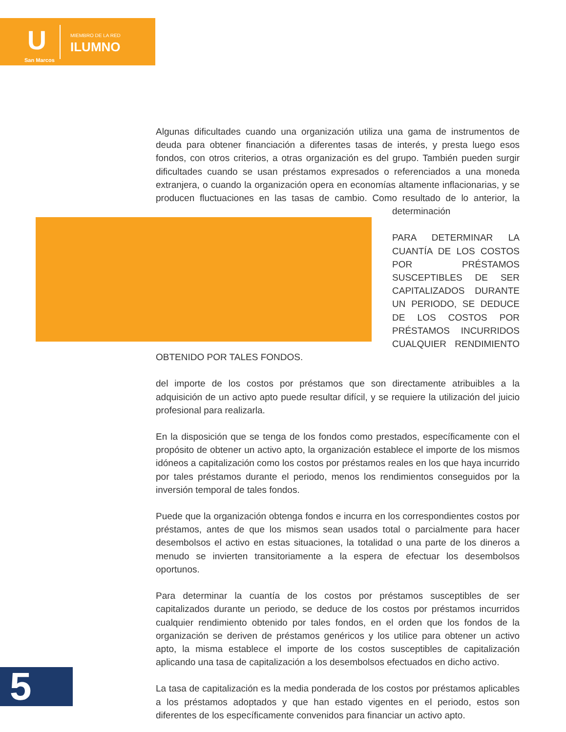U
San Marcos
MIEMBRO DE LA RED
ILUMNO
Algunas dificultades cuando una organización utiliza una gama de instrumentos de deuda para obtener financiación a diferentes tasas de interés, y presta luego esos fondos, con otros criterios, a otras organización es del grupo. También pueden surgir dificultades cuando se usan préstamos expresados o referenciados a una moneda extranjera, o cuando la organización opera en economías altamente inflacionarias, y se producen fluctuaciones en las tasas de cambio. Como resultado de lo anterior, la determinación
PARA DETERMINAR LA CUANTÍA DE LOS COSTOS POR PRÉSTAMOS SUSCEPTIBLES DE SER CAPITALIZADOS DURANTE UN PERIODO, SE DEDUCE DE LOS COSTOS POR PRÉSTAMOS INCURRIDOS CUALQUIER RENDIMIENTO OBTENIDO POR TALES FONDOS.
del importe de los costos por préstamos que son directamente atribuibles a la adquisición de un activo apto puede resultar difícil, y se requiere la utilización del juicio profesional para realizarla.
En la disposición que se tenga de los fondos como prestados, específicamente con el propósito de obtener un activo apto, la organización establece el importe de los mismos idóneos a capitalización como los costos por préstamos reales en los que haya incurrido por tales préstamos durante el periodo, menos los rendimientos conseguidos por la inversión temporal de tales fondos.
Puede que la organización obtenga fondos e incurra en los correspondientes costos por préstamos, antes de que los mismos sean usados total o parcialmente para hacer desembolsos el activo en estas situaciones, la totalidad o una parte de los dineros a menudo se invierten transitoriamente a la espera de efectuar los desembolsos oportunos.
Para determinar la cuantía de los costos por préstamos susceptibles de ser capitalizados durante un periodo, se deduce de los costos por préstamos incurridos cualquier rendimiento obtenido por tales fondos, en el orden que los fondos de la organización se deriven de préstamos genéricos y los utilice para obtener un activo apto, la misma establece el importe de los costos susceptibles de capitalización aplicando una tasa de capitalización a los desembolsos efectuados en dicho activo.
La tasa de capitalización es la media ponderada de los costos por préstamos aplicables a los préstamos adoptados y que han estado vigentes en el periodo, estos son diferentes de los específicamente convenidos para financiar un activo apto.
5